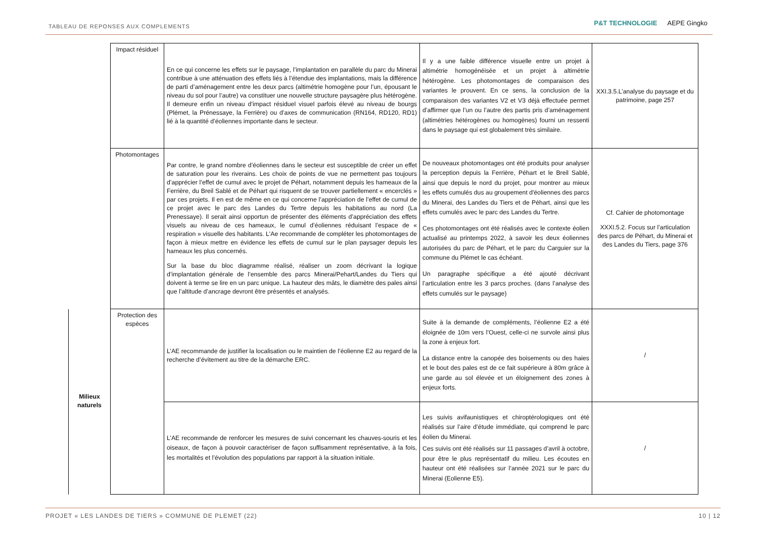TABLEAU DE REPONSES AUX COMPLEMENTS P&T TECHNOLOGIE AEPE Gingko
| | Impact résiduel | En ce qui concerne les effets sur le paysage, l’implantation en parallèle du parc du Minerai contribue à une atténuation des effets liés à l’étendue des implantations, mais la différence de parti d’aménagement entre les deux parcs (altimétrie homogène pour l’un, épousant le niveau du sol pour l’autre) va constituer une nouvelle structure paysagère plus hétérogène. Il demeure enfin un niveau d’impact résiduel visuel parfois élevé au niveau de bourgs (Plémet, la Prénessaye, la Ferrière) ou d’axes de communication (RN164, RD120, RD1) lié à la quantité d’éoliennes importante dans le secteur. | Il y a une faible différence visuelle entre un projet à altimétrie homogénéisée et un projet à altimétrie hétérogène. Les photomontages de comparaison des variantes le prouvent. En ce sens, la conclusion de la comparaison des variantes V2 et V3 déjà effectuée permet d’affirmer que l’un ou l’autre des partis pris d’aménagement (altimétries hétérogènes ou homogènes) fourni un ressenti dans le paysage qui est globalement très similaire. | XXI.3.5.L’analyse du paysage et du patrimoine, page 257 |
| | Photomontages | Par contre, le grand nombre d’éoliennes dans le secteur est susceptible de créer un effet de saturation pour les riverains. Les choix de points de vue ne permettent pas toujours d’apprécier l’effet de cumul avec le projet de Péhart, notamment depuis les hameaux de la Ferrière, du Breil Sablé et de Péhart qui risquent de se trouver partiellement « encerclés » par ces projets. Il en est de même en ce qui concerne l’appréciation de l’effet de cumul de ce projet avec le parc des Landes du Tertre depuis les habitations au nord (La Prenessaye). Il serait ainsi opportun de présenter des éléments d’appréciation des effets visuels au niveau de ces hameaux, le cumul d’éoliennes réduisant l’espace de « respiration » visuelle des habitants. L'Ae recommande de compléter les photomontages de façon à mieux mettre en évidence les effets de cumul sur le plan paysager depuis les hameaux les plus concernés. Sur la base du bloc diagramme réalisé, réaliser un zoom décrivant la logique d’implantation générale de l’ensemble des parcs Minerai/Pehart/Landes du Tiers qui doivent à terme se lire en un parc unique. La hauteur des mâts, le diamètre des pales ainsi que l’altitude d’ancrage devront être présentés et analysés. | De nouveaux photomontages ont été produits pour analyser la perception depuis la Ferrière, Péhart et le Breil Sablé, ainsi que depuis le nord du projet, pour montrer au mieux les effets cumulés dus au groupement d'éoliennes des parcs du Minerai, des Landes du Tiers et de Péhart, ainsi que les effets cumulés avec le parc des Landes du Tertre. Ces photomontages ont été réalisés avec le contexte éolien actualisé au printemps 2022, à savoir les deux éoliennes autorisées du parc de Péhart, et le parc du Carguier sur la commune du Plémet le cas échéant. Un paragraphe spécifique a été ajouté décrivant l’articulation entre les 3 parcs proches. (dans l’analyse des effets cumulés sur le paysage) | Cf. Cahier de photomontage XXXI.5.2. Focus sur l’articulation des parcs de Péhart, du Minerai et des Landes du Tiers, page 376 |
| Milieux naturels | Protection des espèces | L’AE recommande de justifier la localisation ou le maintien de l’éolienne E2 au regard de la recherche d’évitement au titre de la démarche ERC. | Suite à la demande de compléments, l’éolienne E2 a été éloignée de 10m vers l’Ouest, celle-ci ne survole ainsi plus la zone à enjeux fort. La distance entre la canopée des boisements ou des haies et le bout des pales est de ce fait supérieure à 80m grâce à une garde au sol élevée et un éloignement des zones à enjeux forts. | / |
| | | L’AE recommande de renforcer les mesures de suivi concernant les chauves-souris et les oiseaux, de façon à pouvoir caractériser de façon suffisamment représentative, à la fois, les mortalités et l’évolution des populations par rapport à la situation initiale. | Les suivis avifaunistiques et chiroptérologiques ont été réalisés sur l’aire d’étude immédiate, qui comprend le parc éolien du Minerai. Ces suivis ont été réalisés sur 11 passages d’avril à octobre, pour être le plus représentatif du milieu. Les écoutes en hauteur ont été réalisées sur l’année 2021 sur le parc du Minerai (Eolienne E5). | / |
PROJET « LES LANDES DE TIERS » COMMUNE DE PLEMET (22) 10 | 12